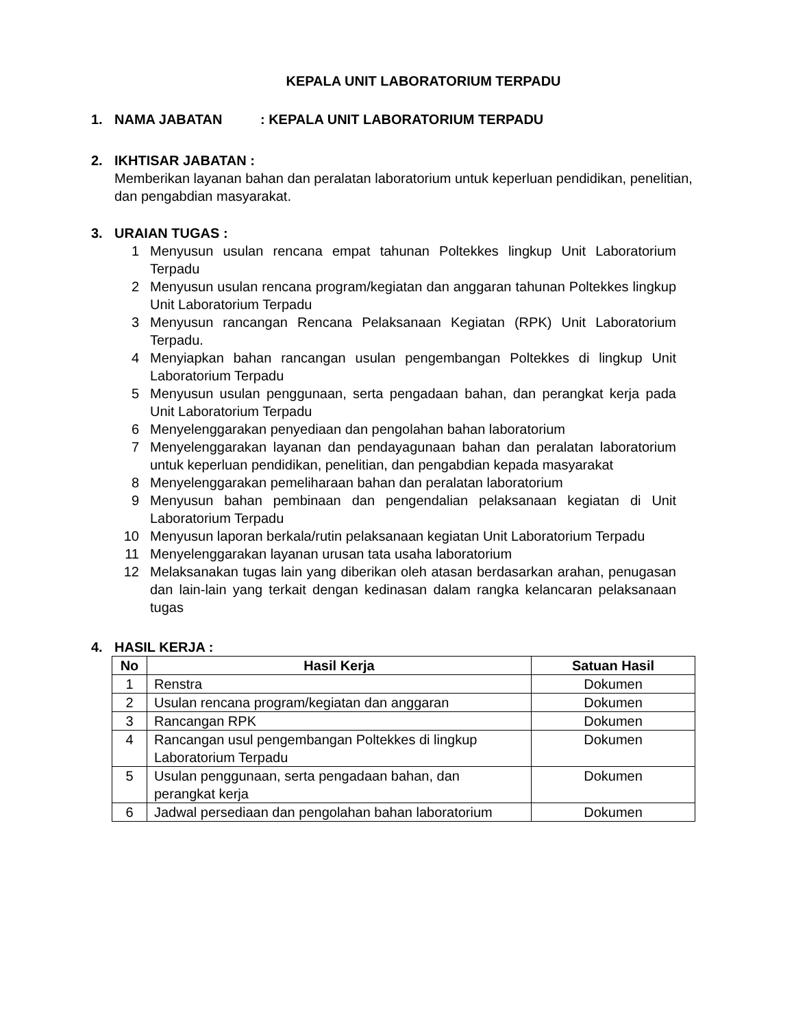KEPALA UNIT LABORATORIUM TERPADU
1. NAMA JABATAN : KEPALA UNIT LABORATORIUM TERPADU
2. IKHTISAR JABATAN :
Memberikan layanan bahan dan peralatan laboratorium untuk keperluan pendidikan, penelitian, dan pengabdian masyarakat.
3. URAIAN TUGAS :
1 Menyusun usulan rencana empat tahunan Poltekkes lingkup Unit Laboratorium Terpadu
2 Menyusun usulan rencana program/kegiatan dan anggaran tahunan Poltekkes lingkup Unit Laboratorium Terpadu
3 Menyusun rancangan Rencana Pelaksanaan Kegiatan (RPK) Unit Laboratorium Terpadu.
4 Menyiapkan bahan rancangan usulan pengembangan Poltekkes di lingkup Unit Laboratorium Terpadu
5 Menyusun usulan penggunaan, serta pengadaan bahan, dan perangkat kerja pada Unit Laboratorium Terpadu
6 Menyelenggarakan penyediaan dan pengolahan bahan laboratorium
7 Menyelenggarakan layanan dan pendayagunaan bahan dan peralatan laboratorium untuk keperluan pendidikan, penelitian, dan pengabdian kepada masyarakat
8 Menyelenggarakan pemeliharaan bahan dan peralatan laboratorium
9 Menyusun bahan pembinaan dan pengendalian pelaksanaan kegiatan di Unit Laboratorium Terpadu
10 Menyusun laporan berkala/rutin pelaksanaan kegiatan Unit Laboratorium Terpadu
11 Menyelenggarakan layanan urusan tata usaha laboratorium
12 Melaksanakan tugas lain yang diberikan oleh atasan berdasarkan arahan, penugasan dan lain-lain yang terkait dengan kedinasan dalam rangka kelancaran pelaksanaan tugas
4. HASIL KERJA :
| No | Hasil Kerja | Satuan Hasil |
| --- | --- | --- |
| 1 | Renstra | Dokumen |
| 2 | Usulan rencana program/kegiatan dan anggaran | Dokumen |
| 3 | Rancangan RPK | Dokumen |
| 4 | Rancangan usul pengembangan Poltekkes di lingkup Laboratorium Terpadu | Dokumen |
| 5 | Usulan penggunaan, serta pengadaan bahan, dan perangkat kerja | Dokumen |
| 6 | Jadwal persediaan dan pengolahan bahan laboratorium | Dokumen |